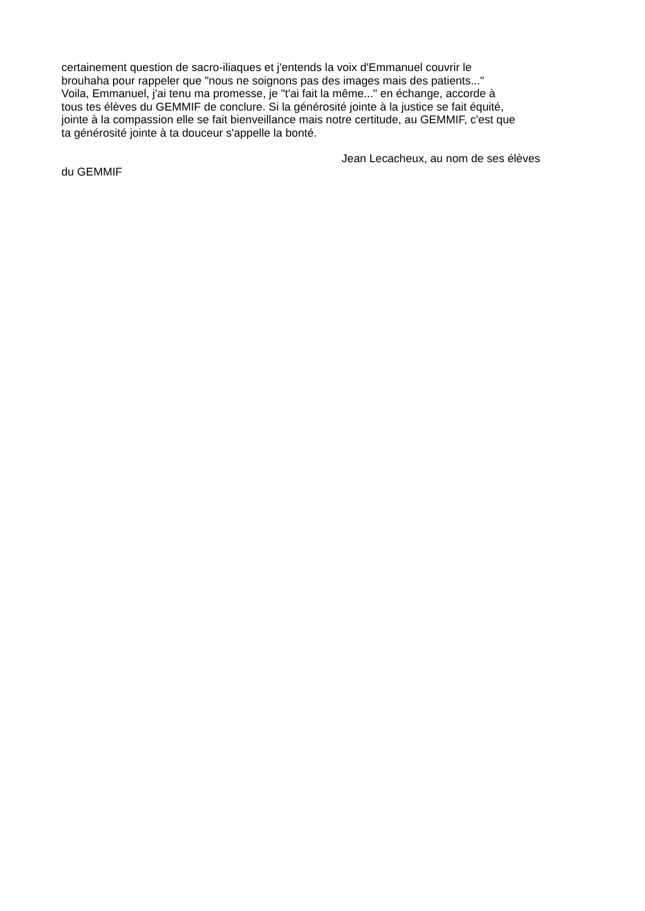certainement question de sacro-iliaques et j'entends la voix d'Emmanuel couvrir le
brouhaha pour rappeler que "nous ne soignons pas des images mais des patients..."
Voila, Emmanuel, j'ai tenu ma promesse, je "t'ai fait la même..." en échange, accorde à
tous tes élèves du GEMMIF de conclure. Si la générosité jointe à la justice se fait équité,
jointe à la compassion elle se fait bienveillance mais notre certitude, au GEMMIF, c'est que
ta générosité jointe à ta douceur s'appelle la bonté.
Jean Lecacheux, au nom de ses élèves
du GEMMIF